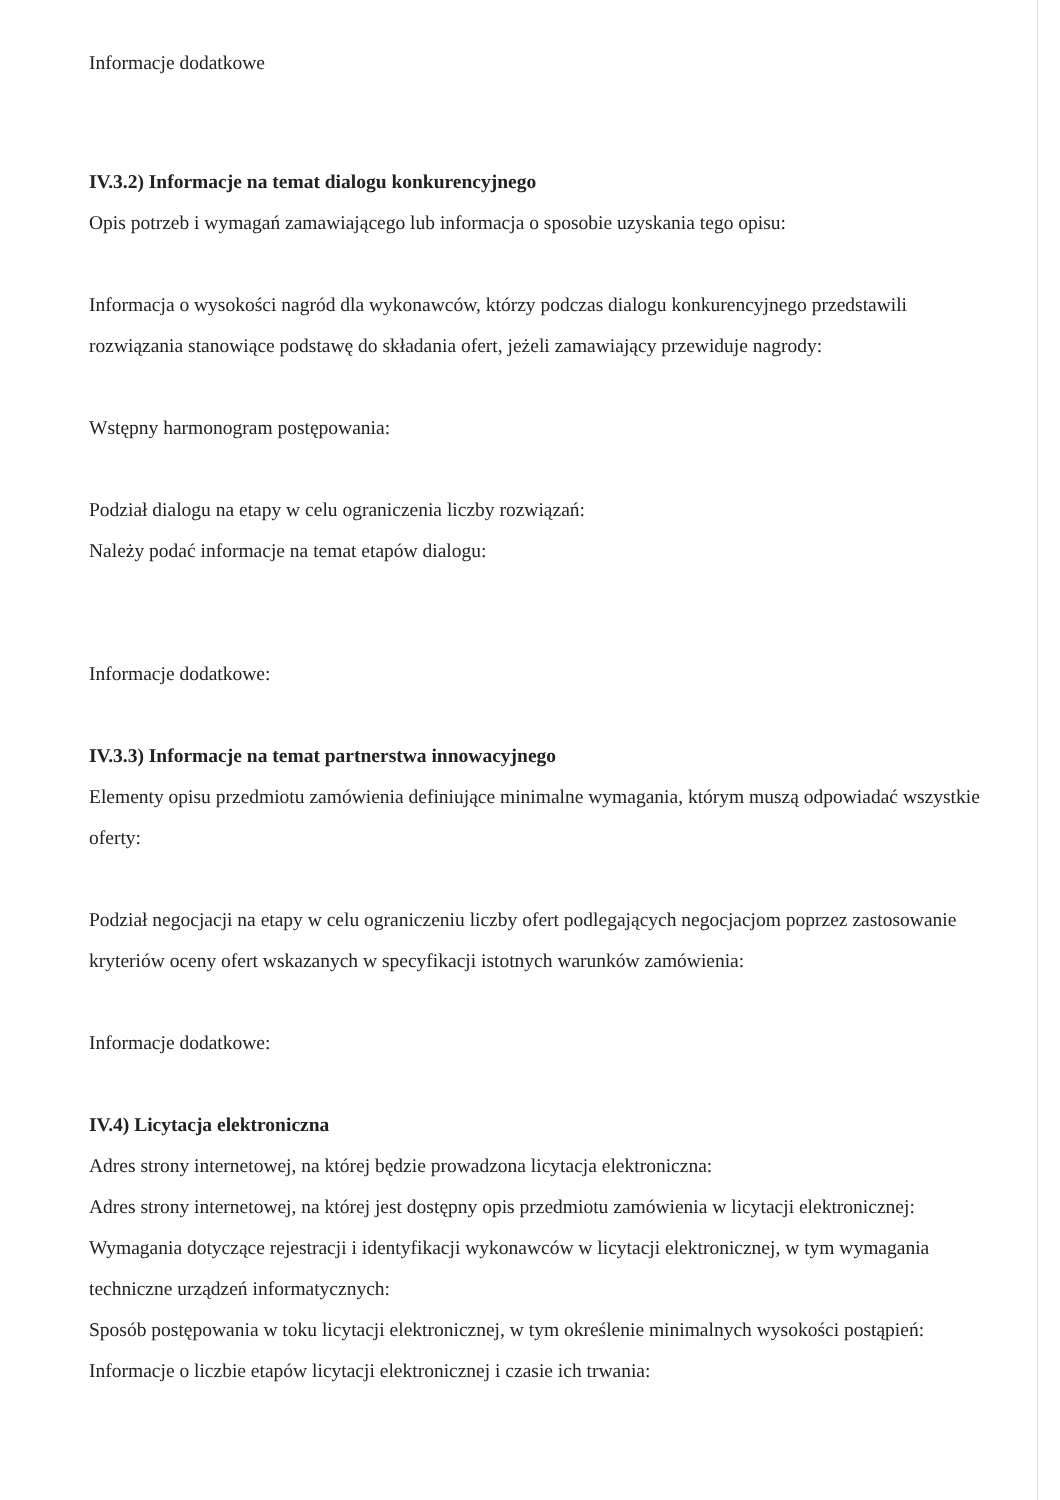Informacje dodatkowe
IV.3.2) Informacje na temat dialogu konkurencyjnego
Opis potrzeb i wymagań zamawiającego lub informacja o sposobie uzyskania tego opisu:
Informacja o wysokości nagród dla wykonawców, którzy podczas dialogu konkurencyjnego przedstawili rozwiązania stanowiące podstawę do składania ofert, jeżeli zamawiający przewiduje nagrody:
Wstępny harmonogram postępowania:
Podział dialogu na etapy w celu ograniczenia liczby rozwiązań:
Należy podać informacje na temat etapów dialogu:
Informacje dodatkowe:
IV.3.3) Informacje na temat partnerstwa innowacyjnego
Elementy opisu przedmiotu zamówienia definiujące minimalne wymagania, którym muszą odpowiadać wszystkie oferty:
Podział negocjacji na etapy w celu ograniczeniu liczby ofert podlegających negocjacjom poprzez zastosowanie kryteriów oceny ofert wskazanych w specyfikacji istotnych warunków zamówienia:
Informacje dodatkowe:
IV.4) Licytacja elektroniczna
Adres strony internetowej, na której będzie prowadzona licytacja elektroniczna:
Adres strony internetowej, na której jest dostępny opis przedmiotu zamówienia w licytacji elektronicznej:
Wymagania dotyczące rejestracji i identyfikacji wykonawców w licytacji elektronicznej, w tym wymagania techniczne urządzeń informatycznych:
Sposób postępowania w toku licytacji elektronicznej, w tym określenie minimalnych wysokości postąpień:
Informacje o liczbie etapów licytacji elektronicznej i czasie ich trwania: